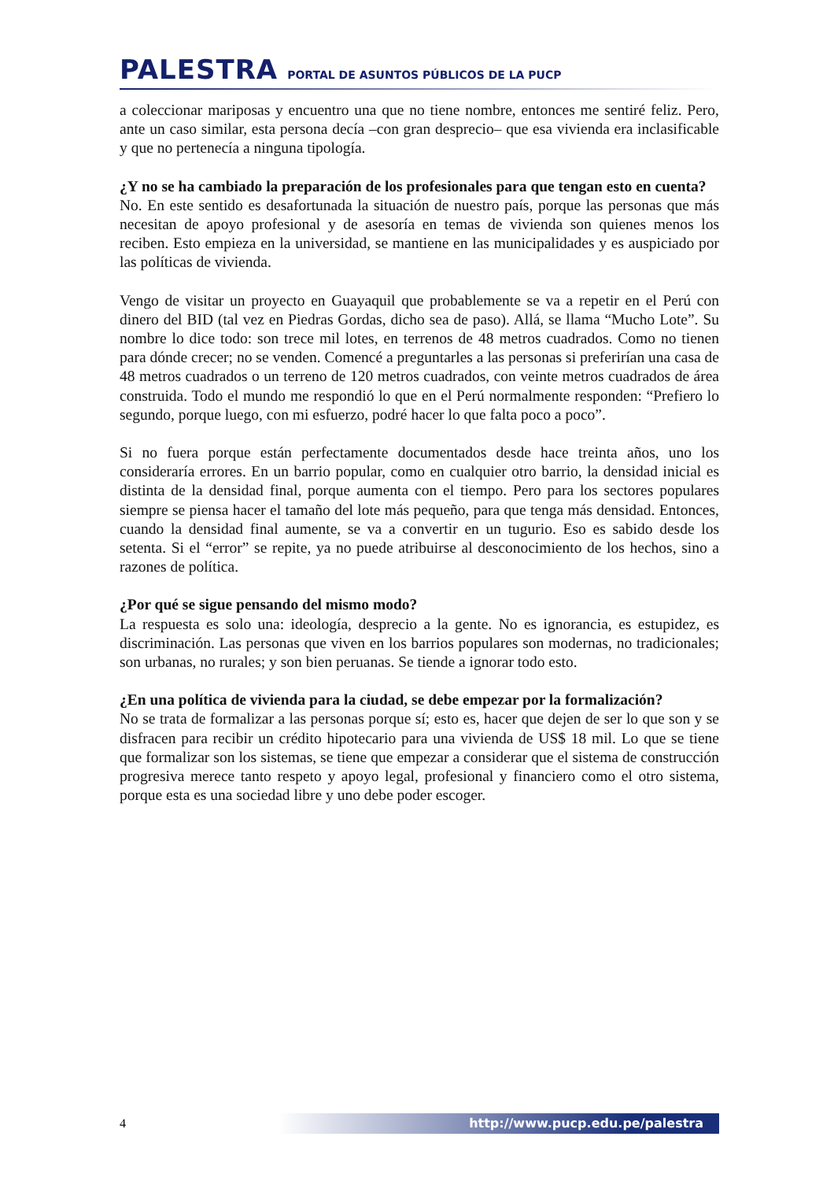PALESTRA PORTAL DE ASUNTOS PÚBLICOS DE LA PUCP
a coleccionar mariposas y encuentro una que no tiene nombre, entonces me sentiré feliz. Pero, ante un caso similar, esta persona decía –con gran desprecio– que esa vivienda era inclasificable y que no pertenecía a ninguna tipología.
¿Y no se ha cambiado la preparación de los profesionales para que tengan esto en cuenta?
No. En este sentido es desafortunada la situación de nuestro país, porque las personas que más necesitan de apoyo profesional y de asesoría en temas de vivienda son quienes menos los reciben. Esto empieza en la universidad, se mantiene en las municipalidades y es auspiciado por las políticas de vivienda.
Vengo de visitar un proyecto en Guayaquil que probablemente se va a repetir en el Perú con dinero del BID (tal vez en Piedras Gordas, dicho sea de paso). Allá, se llama “Mucho Lote”. Su nombre lo dice todo: son trece mil lotes, en terrenos de 48 metros cuadrados. Como no tienen para dónde crecer; no se venden. Comencé a preguntarles a las personas si preferirían una casa de 48 metros cuadrados o un terreno de 120 metros cuadrados, con veinte metros cuadrados de área construida. Todo el mundo me respondió lo que en el Perú normalmente responden: “Prefiero lo segundo, porque luego, con mi esfuerzo, podré hacer lo que falta poco a poco”.
Si no fuera porque están perfectamente documentados desde hace treinta años, uno los consideraría errores. En un barrio popular, como en cualquier otro barrio, la densidad inicial es distinta de la densidad final, porque aumenta con el tiempo. Pero para los sectores populares siempre se piensa hacer el tamaño del lote más pequeño, para que tenga más densidad. Entonces, cuando la densidad final aumente, se va a convertir en un tugurio. Eso es sabido desde los setenta. Si el “error” se repite, ya no puede atribuirse al desconocimiento de los hechos, sino a razones de política.
¿Por qué se sigue pensando del mismo modo?
La respuesta es solo una: ideología, desprecio a la gente. No es ignorancia, es estupidez, es discriminación. Las personas que viven en los barrios populares son modernas, no tradicionales; son urbanas, no rurales; y son bien peruanas. Se tiende a ignorar todo esto.
¿En una política de vivienda para la ciudad, se debe empezar por la formalización?
No se trata de formalizar a las personas porque sí; esto es, hacer que dejen de ser lo que son y se disfracen para recibir un crédito hipotecario para una vivienda de US$ 18 mil. Lo que se tiene que formalizar son los sistemas, se tiene que empezar a considerar que el sistema de construcción progresiva merece tanto respeto y apoyo legal, profesional y financiero como el otro sistema, porque esta es una sociedad libre y uno debe poder escoger.
4
http://www.pucp.edu.pe/palestra